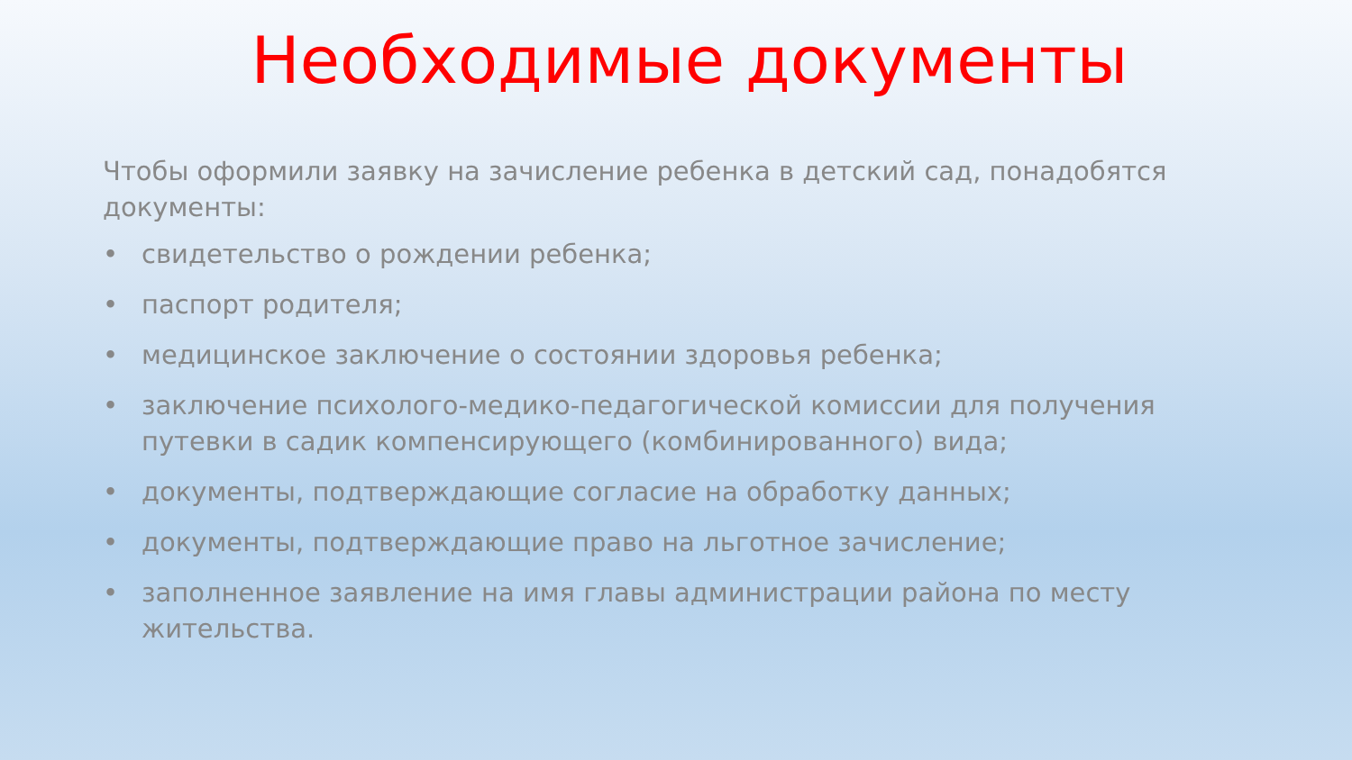Необходимые документы
Чтобы оформили заявку на зачисление ребенка в детский сад, понадобятся документы:
• свидетельство о рождении ребенка;
• паспорт родителя;
• медицинское заключение о состоянии здоровья ребенка;
• заключение психолого-медико-педагогической комиссии для получения путевки в садик компенсирующего (комбинированного) вида;
• документы, подтверждающие согласие на обработку данных;
• документы, подтверждающие право на льготное зачисление;
• заполненное заявление на имя главы администрации района по месту жительства.